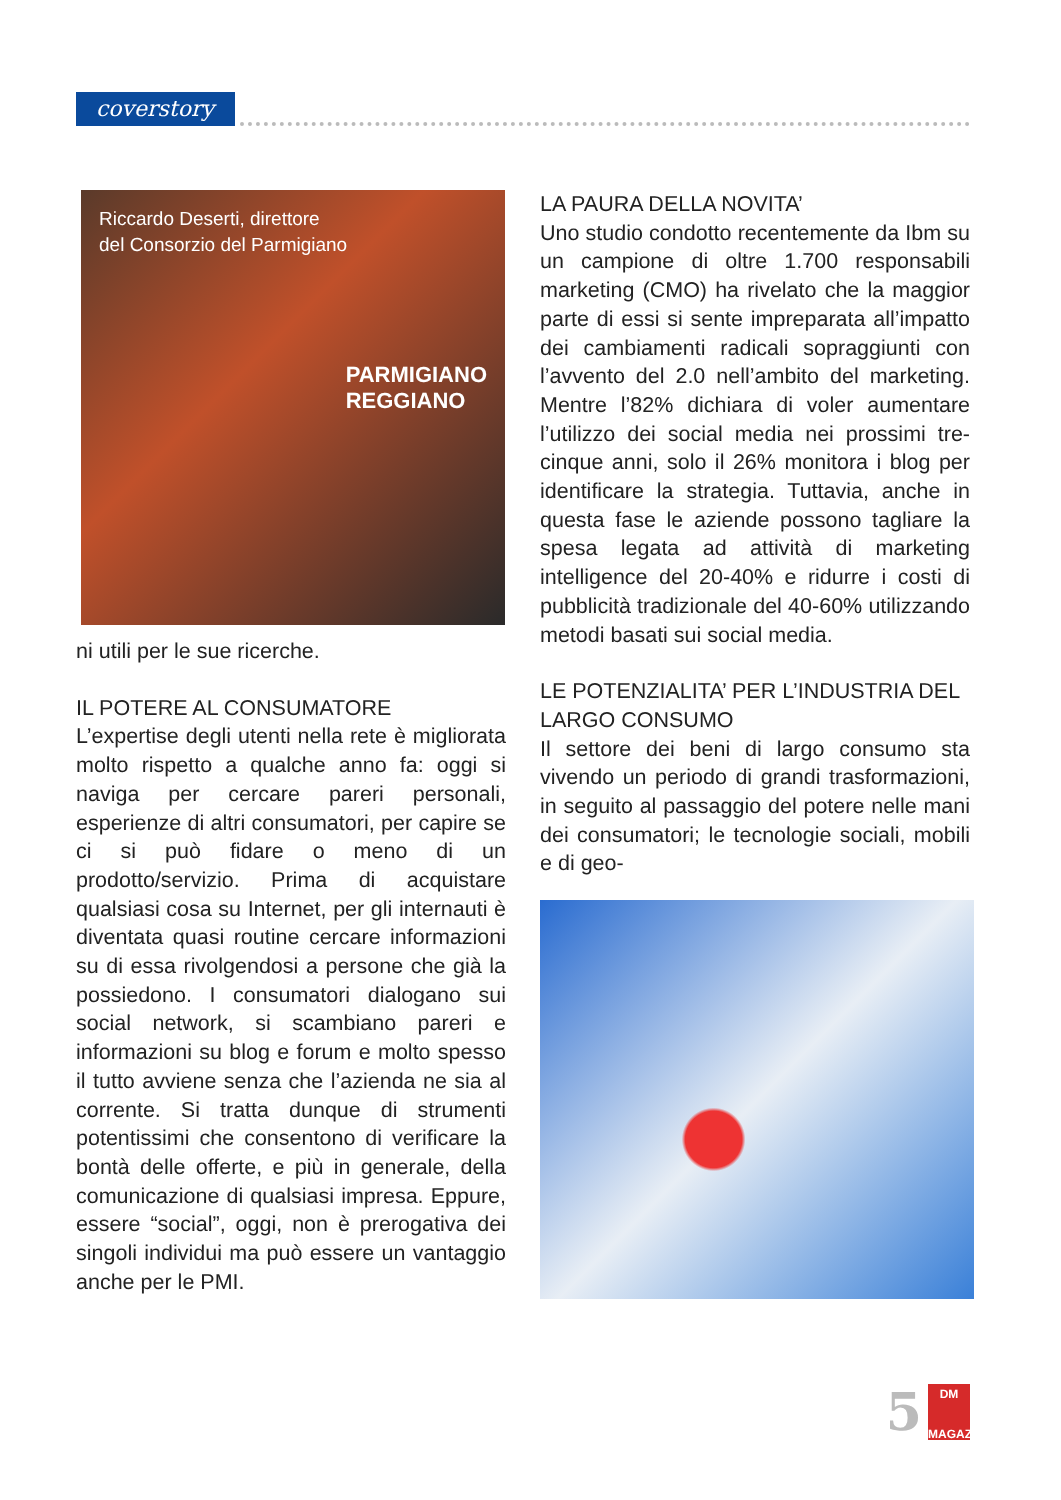coverstory
Riccardo Deserti, direttore
del Consorzio del Parmigiano
PARMIGIANO
REGGIANO
ni utili per le sue ricerche.
IL POTERE AL CONSUMATORE
L’expertise degli utenti nella rete è migliorata molto rispetto a qualche anno fa: oggi si naviga per cercare pareri personali, esperienze di altri consumatori, per capire se ci si può fidare o meno di un prodotto/servizio. Prima di acquistare qualsiasi cosa su Internet, per gli internauti è diventata quasi routine cercare informazioni su di essa rivolgendosi a persone che già la possiedono. I consumatori dialogano sui social network, si scambiano pareri e informazioni su blog e forum e molto spesso il tutto avviene senza che l’azienda ne sia al corrente. Si tratta dunque di strumenti potentissimi che consentono di verificare la bontà delle offerte, e più in generale, della comunicazione di qualsiasi impresa. Eppure, essere “social”, oggi, non è prerogativa dei singoli individui ma può essere un vantaggio anche per le PMI.
LA PAURA DELLA NOVITA’
Uno studio condotto recentemente da Ibm su un campione di oltre 1.700 responsabili marketing (CMO) ha rivelato che la maggior parte di essi si sente impreparata all’impatto dei cambiamenti radicali sopraggiunti con l’avvento del 2.0 nell’ambito del marketing. Mentre l’82% dichiara di voler aumentare l’utilizzo dei social media nei prossimi tre-cinque anni, solo il 26% monitora i blog per identificare la strategia. Tuttavia, anche in questa fase le aziende possono tagliare la spesa legata ad attività di marketing intelligence del 20-40% e ridurre i costi di pubblicità tradizionale del 40-60% utilizzando metodi basati sui social media.
LE POTENZIALITA’ PER L’INDUSTRIA DEL LARGO CONSUMO
Il settore dei beni di largo consumo sta vivendo un periodo di grandi trasformazioni, in seguito al passaggio del potere nelle mani dei consumatori; le tecnologie sociali, mobili e di geo-
5
DM
MAGAZINE